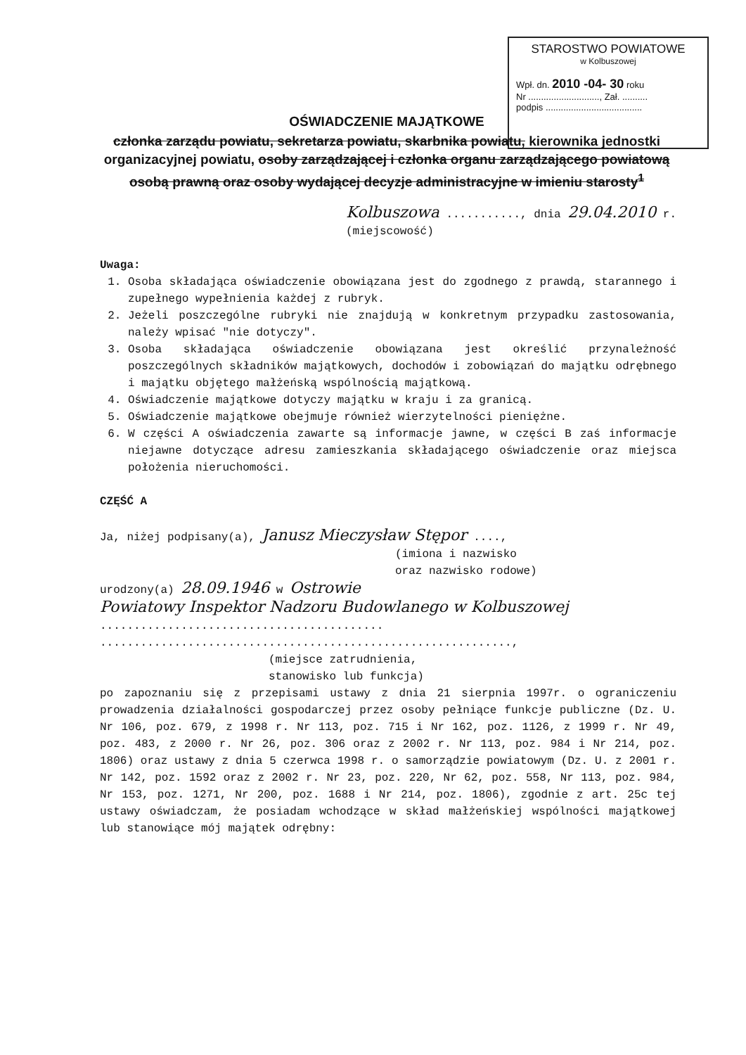STAROSTWO POWIATOWE
w Kolbuszowej
Wpł. dn. 2010 -04- 30 roku
Nr ............................, Zał. ..........
podpis ......................................
OŚWIADCZENIE MAJĄTKOWE
członka zarządu powiatu, sekretarza powiatu, skarbnika powiatu, kierownika jednostki organizacyjnej powiatu, osoby zarządzającej i członka organu zarządzającego powiatową osobą prawną oraz osoby wydającej decyzje administracyjne w imieniu starosty<sup>1</sup>
Kolbuszowa ..........., dnia 29.04.2010 r.
(miejscowość)
Uwaga:
1. Osoba składająca oświadczenie obowiązana jest do zgodnego z prawdą, starannego i zupełnego wypełnienia każdej z rubryk.
2. Jeżeli poszczególne rubryki nie znajdują w konkretnym przypadku zastosowania, należy wpisać "nie dotyczy".
3. Osoba składająca oświadczenie obowiązana jest określić przynależność poszczególnych składników majątkowych, dochodów i zobowiązań do majątku odrębnego i majątku objętego małżeńską wspólnością majątkową.
4. Oświadczenie majątkowe dotyczy majątku w kraju i za granicą.
5. Oświadczenie majątkowe obejmuje również wierzytelności pieniężne.
6. W części A oświadczenia zawarte są informacje jawne, w części B zaś informacje niejawne dotyczące adresu zamieszkania składającego oświadczenie oraz miejsca położenia nieruchomości.
CZĘŚĆ A
Ja, niżej podpisany(a), Janusz Mieczysław Stępor ....,
(imiona i nazwisko
oraz nazwisko rodowe)
urodzony(a) 28.09.1946 w Ostrowie
Powiatowy Inspektor Nadzoru Budowlanego w Kolbuszowej ..........................................
.............................................................,
(miejsce zatrudnienia,
stanowisko lub funkcja)
po zapoznaniu się z przepisami ustawy z dnia 21 sierpnia 1997r. o ograniczeniu prowadzenia działalności gospodarczej przez osoby pełniące funkcje publiczne (Dz. U. Nr 106, poz. 679, z 1998 r. Nr 113, poz. 715 i Nr 162, poz. 1126, z 1999 r. Nr 49, poz. 483, z 2000 r. Nr 26, poz. 306 oraz z 2002 r. Nr 113, poz. 984 i Nr 214, poz. 1806) oraz ustawy z dnia 5 czerwca 1998 r. o samorządzie powiatowym (Dz. U. z 2001 r. Nr 142, poz. 1592 oraz z 2002 r. Nr 23, poz. 220, Nr 62, poz. 558, Nr 113, poz. 984, Nr 153, poz. 1271, Nr 200, poz. 1688 i Nr 214, poz. 1806), zgodnie z art. 25c tej ustawy oświadczam, że posiadam wchodzące w skład małżeńskiej wspólności majątkowej lub stanowiące mój majątek odrębny: